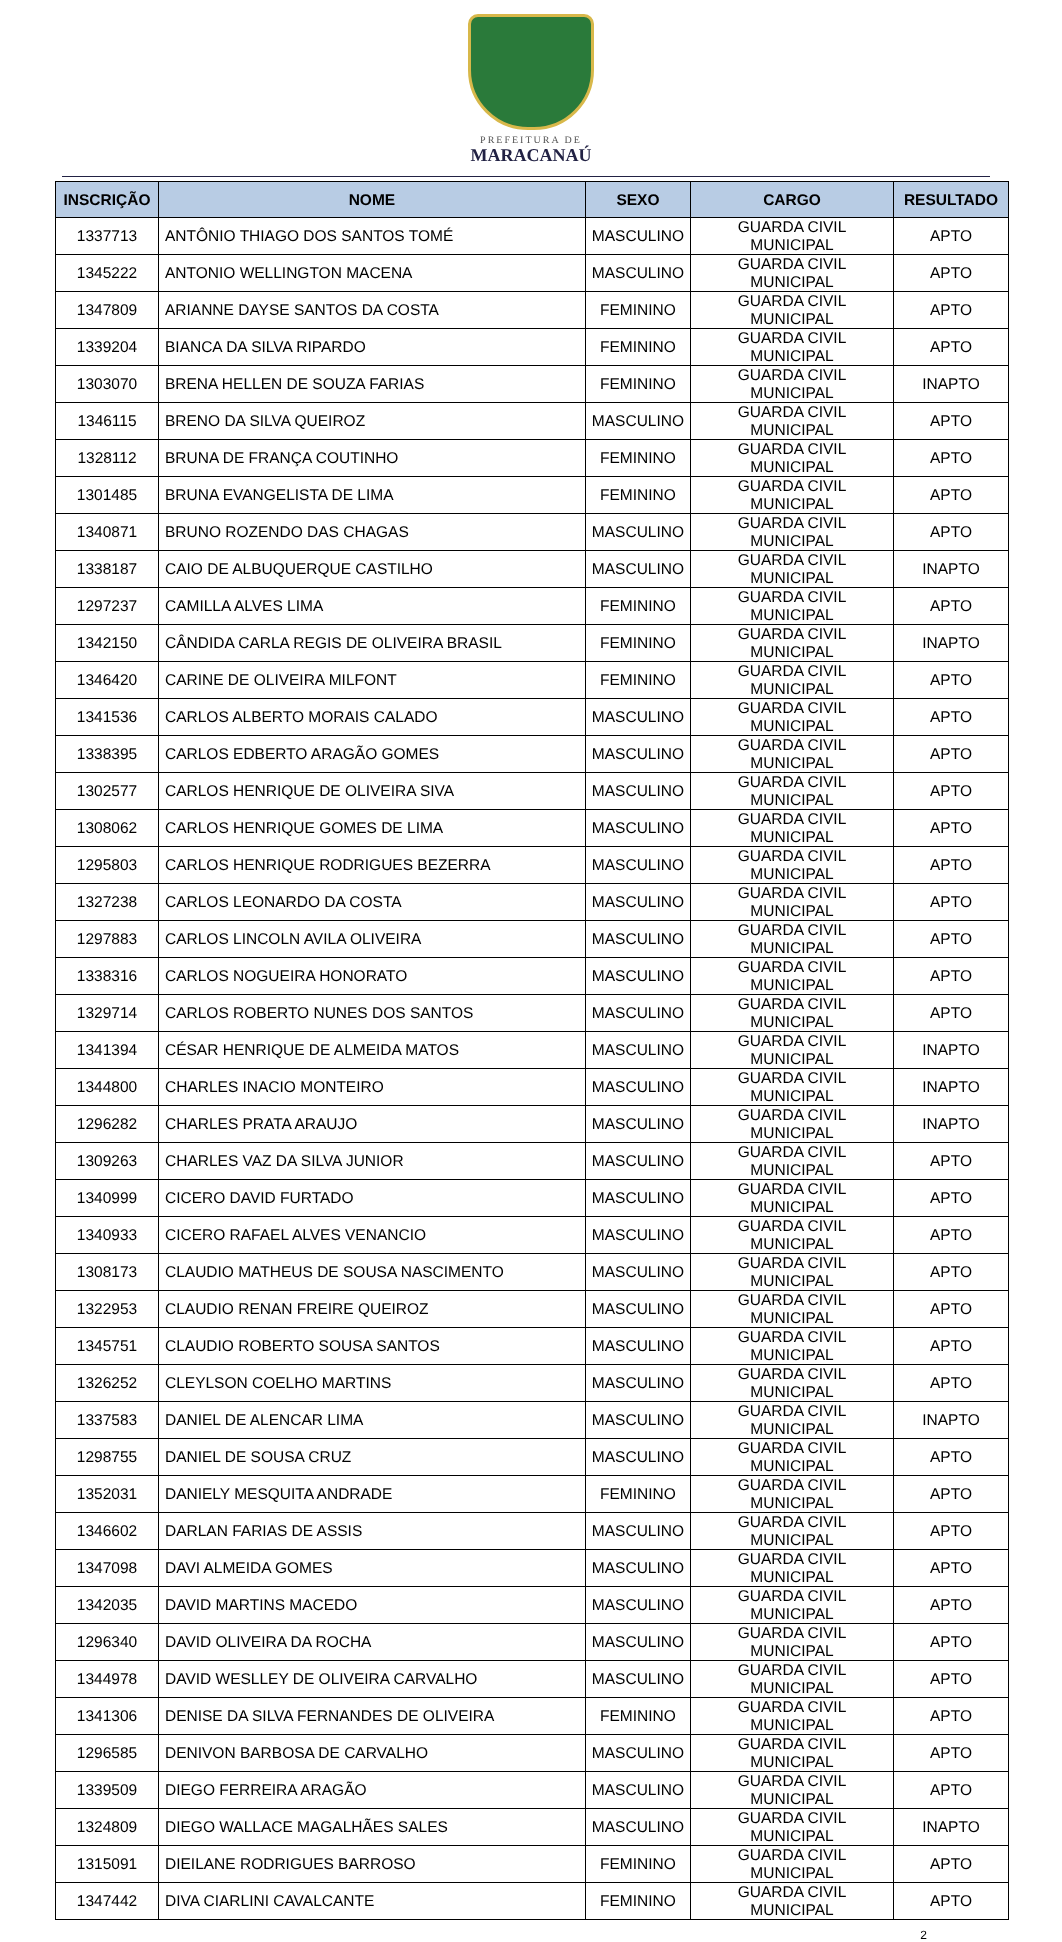PREFEITURA DE
MARACANAÚ
| INSCRIÇÃO | NOME | SEXO | CARGO | RESULTADO |
| --- | --- | --- | --- | --- |
| 1337713 | ANTÔNIO THIAGO DOS SANTOS TOMÉ | MASCULINO | GUARDA CIVIL MUNICIPAL | APTO |
| 1345222 | ANTONIO WELLINGTON MACENA | MASCULINO | GUARDA CIVIL MUNICIPAL | APTO |
| 1347809 | ARIANNE DAYSE SANTOS DA COSTA | FEMININO | GUARDA CIVIL MUNICIPAL | APTO |
| 1339204 | BIANCA DA SILVA RIPARDO | FEMININO | GUARDA CIVIL MUNICIPAL | APTO |
| 1303070 | BRENA HELLEN DE SOUZA FARIAS | FEMININO | GUARDA CIVIL MUNICIPAL | INAPTO |
| 1346115 | BRENO DA SILVA QUEIROZ | MASCULINO | GUARDA CIVIL MUNICIPAL | APTO |
| 1328112 | BRUNA DE FRANÇA COUTINHO | FEMININO | GUARDA CIVIL MUNICIPAL | APTO |
| 1301485 | BRUNA EVANGELISTA DE LIMA | FEMININO | GUARDA CIVIL MUNICIPAL | APTO |
| 1340871 | BRUNO ROZENDO DAS CHAGAS | MASCULINO | GUARDA CIVIL MUNICIPAL | APTO |
| 1338187 | CAIO DE ALBUQUERQUE CASTILHO | MASCULINO | GUARDA CIVIL MUNICIPAL | INAPTO |
| 1297237 | CAMILLA ALVES LIMA | FEMININO | GUARDA CIVIL MUNICIPAL | APTO |
| 1342150 | CÂNDIDA CARLA REGIS DE OLIVEIRA BRASIL | FEMININO | GUARDA CIVIL MUNICIPAL | INAPTO |
| 1346420 | CARINE DE OLIVEIRA MILFONT | FEMININO | GUARDA CIVIL MUNICIPAL | APTO |
| 1341536 | CARLOS ALBERTO MORAIS CALADO | MASCULINO | GUARDA CIVIL MUNICIPAL | APTO |
| 1338395 | CARLOS EDBERTO ARAGÃO GOMES | MASCULINO | GUARDA CIVIL MUNICIPAL | APTO |
| 1302577 | CARLOS HENRIQUE DE OLIVEIRA SIVA | MASCULINO | GUARDA CIVIL MUNICIPAL | APTO |
| 1308062 | CARLOS HENRIQUE GOMES DE LIMA | MASCULINO | GUARDA CIVIL MUNICIPAL | APTO |
| 1295803 | CARLOS HENRIQUE RODRIGUES BEZERRA | MASCULINO | GUARDA CIVIL MUNICIPAL | APTO |
| 1327238 | CARLOS LEONARDO DA COSTA | MASCULINO | GUARDA CIVIL MUNICIPAL | APTO |
| 1297883 | CARLOS LINCOLN AVILA OLIVEIRA | MASCULINO | GUARDA CIVIL MUNICIPAL | APTO |
| 1338316 | CARLOS NOGUEIRA HONORATO | MASCULINO | GUARDA CIVIL MUNICIPAL | APTO |
| 1329714 | CARLOS ROBERTO NUNES DOS SANTOS | MASCULINO | GUARDA CIVIL MUNICIPAL | APTO |
| 1341394 | CÉSAR HENRIQUE DE ALMEIDA MATOS | MASCULINO | GUARDA CIVIL MUNICIPAL | INAPTO |
| 1344800 | CHARLES INACIO MONTEIRO | MASCULINO | GUARDA CIVIL MUNICIPAL | INAPTO |
| 1296282 | CHARLES PRATA ARAUJO | MASCULINO | GUARDA CIVIL MUNICIPAL | INAPTO |
| 1309263 | CHARLES VAZ DA SILVA JUNIOR | MASCULINO | GUARDA CIVIL MUNICIPAL | APTO |
| 1340999 | CICERO DAVID FURTADO | MASCULINO | GUARDA CIVIL MUNICIPAL | APTO |
| 1340933 | CICERO RAFAEL ALVES VENANCIO | MASCULINO | GUARDA CIVIL MUNICIPAL | APTO |
| 1308173 | CLAUDIO MATHEUS DE SOUSA NASCIMENTO | MASCULINO | GUARDA CIVIL MUNICIPAL | APTO |
| 1322953 | CLAUDIO RENAN FREIRE QUEIROZ | MASCULINO | GUARDA CIVIL MUNICIPAL | APTO |
| 1345751 | CLAUDIO ROBERTO SOUSA SANTOS | MASCULINO | GUARDA CIVIL MUNICIPAL | APTO |
| 1326252 | CLEYLSON COELHO MARTINS | MASCULINO | GUARDA CIVIL MUNICIPAL | APTO |
| 1337583 | DANIEL DE ALENCAR LIMA | MASCULINO | GUARDA CIVIL MUNICIPAL | INAPTO |
| 1298755 | DANIEL DE SOUSA CRUZ | MASCULINO | GUARDA CIVIL MUNICIPAL | APTO |
| 1352031 | DANIELY MESQUITA ANDRADE | FEMININO | GUARDA CIVIL MUNICIPAL | APTO |
| 1346602 | DARLAN FARIAS DE ASSIS | MASCULINO | GUARDA CIVIL MUNICIPAL | APTO |
| 1347098 | DAVI ALMEIDA GOMES | MASCULINO | GUARDA CIVIL MUNICIPAL | APTO |
| 1342035 | DAVID MARTINS MACEDO | MASCULINO | GUARDA CIVIL MUNICIPAL | APTO |
| 1296340 | DAVID OLIVEIRA DA ROCHA | MASCULINO | GUARDA CIVIL MUNICIPAL | APTO |
| 1344978 | DAVID WESLLEY DE OLIVEIRA CARVALHO | MASCULINO | GUARDA CIVIL MUNICIPAL | APTO |
| 1341306 | DENISE DA SILVA FERNANDES DE OLIVEIRA | FEMININO | GUARDA CIVIL MUNICIPAL | APTO |
| 1296585 | DENIVON BARBOSA DE CARVALHO | MASCULINO | GUARDA CIVIL MUNICIPAL | APTO |
| 1339509 | DIEGO FERREIRA ARAGÃO | MASCULINO | GUARDA CIVIL MUNICIPAL | APTO |
| 1324809 | DIEGO WALLACE MAGALHÃES SALES | MASCULINO | GUARDA CIVIL MUNICIPAL | INAPTO |
| 1315091 | DIEILANE RODRIGUES BARROSO | FEMININO | GUARDA CIVIL MUNICIPAL | APTO |
| 1347442 | DIVA CIARLINI CAVALCANTE | FEMININO | GUARDA CIVIL MUNICIPAL | APTO |
2